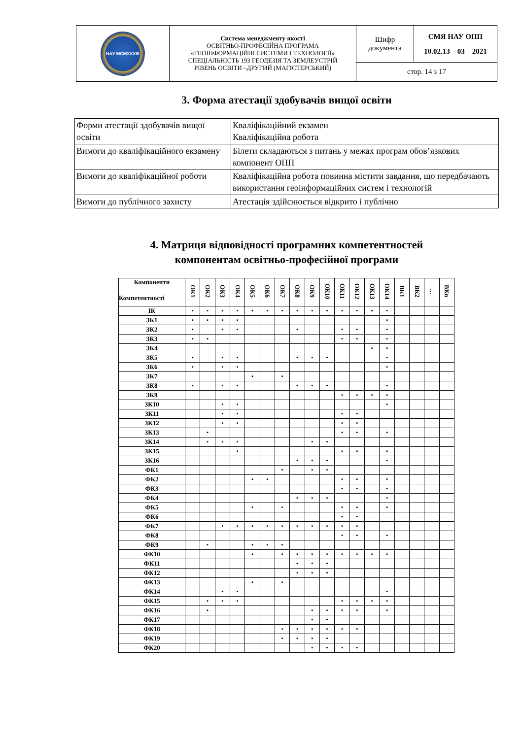| НАУ MCMXXXIII | Система менеджменту якості ОСВІТНЬО-ПРОФЕСІЙНА ПРОГРАМА «ГЕОІНФОРМАЦІЙНІ СИСТЕМИ І ТЕХНОЛОГІЇ» СПЕЦІАЛЬНІСТЬ 193 ГЕОДЕЗІЯ ТА ЗЕМЛЕУСТРІЙ РІВЕНЬ ОСВІТИ –ДРУГИЙ (МАГІСТЕРСЬКИЙ) | Шифр документа | СМЯ НАУ ОПП 10.02.13 – 03 – 2021 |
| | | стор. 14 з 17 | |
3. Форма атестації здобувачів вищої освіти
| Форми атестації здобувачів вищої освіти | Кваліфікаційний екзамен Кваліфікаційна робота |
| Вимоги до кваліфікаційного екзамену | Білети складаються з питань у межах програм обов’язкових компонент ОПП |
| Вимоги до кваліфікаційної роботи | Кваліфікаційна робота повинна містити завдання, що передбачають використання геоінформаційних систем і технологій |
| Вимоги до публічного захисту | Атестація здійснюється відкрито і публічно |
4. Матриця відповідності програмних компетентностей
компонентам освітньо-професійної програми
| Компоненти Компетентності | ОК1 | ОК2 | ОК3 | ОК4 | ОК5 | ОК6 | ОК7 | ОК8 | ОК9 | ОК10 | ОК11 | ОК12 | ОК13 | ОК14 | ВК1 | ВК2 | … | ВКn |
| --- | --- | --- | --- | --- | --- | --- | --- | --- | --- | --- | --- | --- | --- | --- | --- | --- | --- | --- |
| ІК | • | • | • | • | • | • | • | • | • | • | • | • | • | • | | | | |
| ЗК1 | • | • | • | • | | | | | | | | | | • | | | | |
| ЗК2 | • | | • | • | | | | • | | | • | • | | • | | | | |
| ЗК3 | • | • | | | | | | | | | • | • | | • | | | | |
| ЗК4 | | | | | | | | | | | | | • | • | | | | |
| ЗК5 | • | | • | • | | | | • | • | • | | | | • | | | | |
| ЗК6 | • | | • | • | | | | | | | | | | • | | | | |
| ЗК7 | | | | | • | | • | | | | | | | | | | | |
| ЗК8 | • | | • | • | | | | • | • | • | | | | • | | | | |
| ЗК9 | | | | | | | | | | | • | • | • | • | | | | |
| ЗК10 | | | • | • | | | | | | | | | | • | | | | |
| ЗК11 | | | • | • | | | | | | | • | • | | | | | | |
| ЗК12 | | | • | • | | | | | | | • | • | | | | | | |
| ЗК13 | | • | | | | | | | | | • | • | | • | | | | |
| ЗК14 | | • | • | • | | | | | • | • | | | | | | | | |
| ЗК15 | | | | • | | | | | | | • | • | | • | | | | |
| ЗК16 | | | | | | | | • | • | • | | | | • | | | | |
| ФК1 | | | | | | | • | | • | • | | | | | | | | |
| ФК2 | | | | | • | • | | | | | • | • | | • | | | | |
| ФК3 | | | | | | | | | | | • | • | | • | | | | |
| ФК4 | | | | | | | | • | • | • | | | | • | | | | |
| ФК5 | | | | | • | | • | | | | • | • | | • | | | | |
| ФК6 | | | | | | | | | | | • | • | | | | | | |
| ФК7 | | | • | • | • | • | • | • | • | • | • | • | | | | | | |
| ФК8 | | | | | | | | | | | • | • | | • | | | | |
| ФК9 | | • | | | • | • | • | | | | | | | | | | | |
| ФК10 | | | | | • | | • | • | • | • | • | • | • | • | | | | |
| ФК11 | | | | | | | | • | • | • | | | | | | | | |
| ФК12 | | | | | | | | • | • | • | | | | | | | | |
| ФК13 | | | | | • | | • | | | | | | | | | | | |
| ФК14 | | | • | • | | | | | | | | | | • | | | | |
| ФК15 | | • | • | • | | | | | | | • | • | • | • | | | | |
| ФК16 | | • | | | | | | | • | • | • | • | | • | | | | |
| ФК17 | | | | | | | | | • | • | | | | | | | | |
| ФК18 | | | | | | | • | • | • | • | • | • | | | | | | |
| ФК19 | | | | | | | • | • | • | • | | | | | | | | |
| ФК20 | | | | | | | | | • | • | • | • | | | | | | |